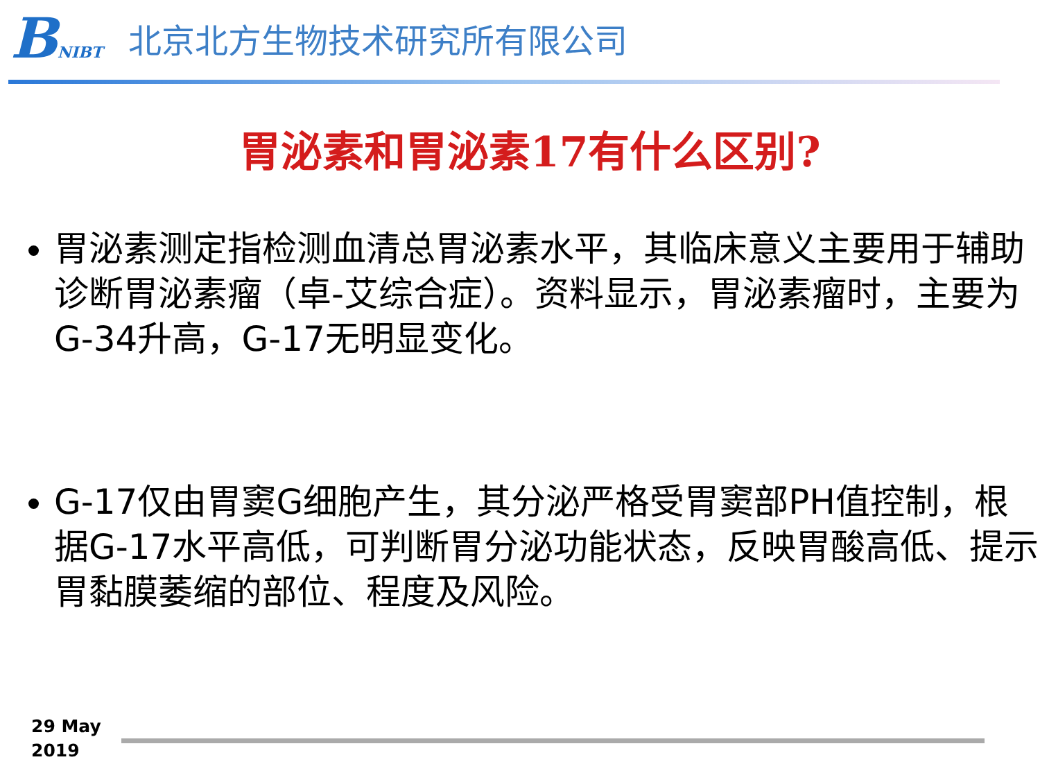BNIBT
北京北方生物技术研究所有限公司
胃泌素和胃泌素17有什么区别?
胃泌素测定指检测血清总胃泌素水平，其临床意义主要用于辅助诊断胃泌素瘤（卓-艾综合症）。资料显示，胃泌素瘤时，主要为G-34升高，G-17无明显变化。
G-17仅由胃窦G细胞产生，其分泌严格受胃窦部PH值控制，根据G-17水平高低，可判断胃分泌功能状态，反映胃酸高低、提示胃黏膜萎缩的部位、程度及风险。
29 May
2019